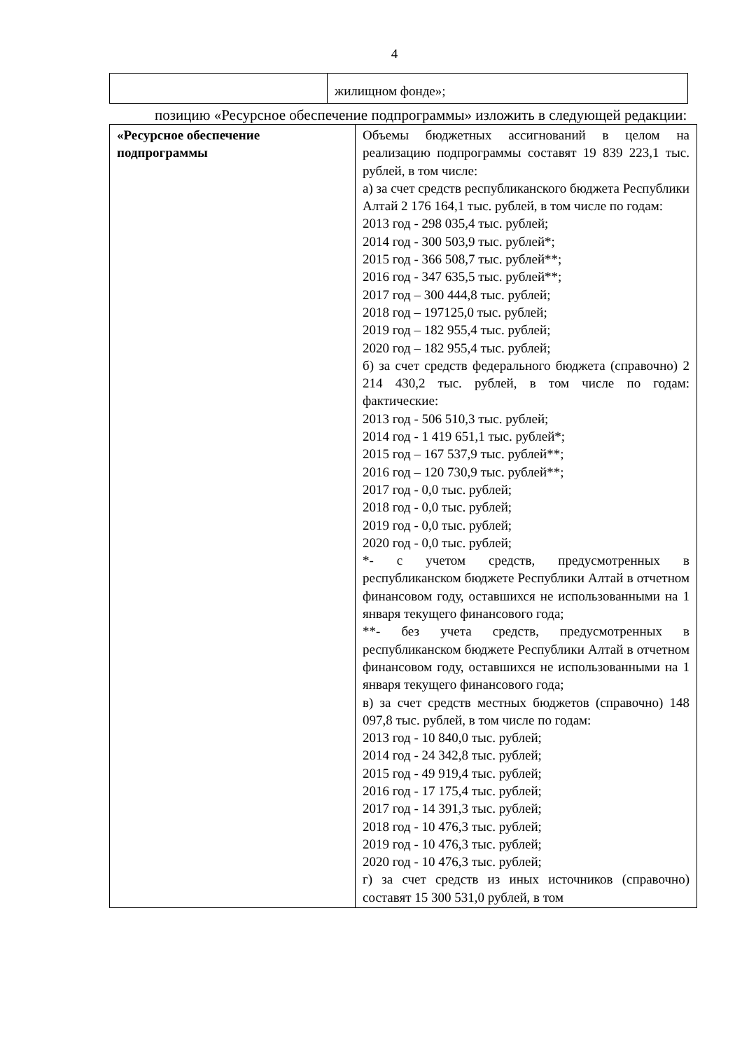4
| | жилищном фонде»; |
позицию «Ресурсное обеспечение подпрограммы» изложить в следующей редакции:
| «Ресурсное обеспечение подпрограммы | Объемы бюджетных ассигнований в целом на реализацию подпрограммы составят 19 839 223,1 тыс. рублей, в том числе: а) за счет средств республиканского бюджета Республики Алтай 2 176 164,1 тыс. рублей, в том числе по годам: 2013 год - 298 035,4 тыс. рублей; 2014 год - 300 503,9 тыс. рублей*; 2015 год - 366 508,7 тыс. рублей**; 2016 год - 347 635,5 тыс. рублей**; 2017 год – 300 444,8 тыс. рублей; 2018 год – 197125,0 тыс. рублей; 2019 год – 182 955,4 тыс. рублей; 2020 год – 182 955,4 тыс. рублей; б) за счет средств федерального бюджета (справочно) 2 214 430,2 тыс. рублей, в том числе по годам: фактические: 2013 год - 506 510,3 тыс. рублей; 2014 год - 1 419 651,1 тыс. рублей*; 2015 год – 167 537,9 тыс. рублей**; 2016 год – 120 730,9 тыс. рублей**; 2017 год - 0,0 тыс. рублей; 2018 год - 0,0 тыс. рублей; 2019 год - 0,0 тыс. рублей; 2020 год - 0,0 тыс. рублей; *- с учетом средств, предусмотренных в республиканском бюджете Республики Алтай в отчетном финансовом году, оставшихся не использованными на 1 января текущего финансового года; **- без учета средств, предусмотренных в республиканском бюджете Республики Алтай в отчетном финансовом году, оставшихся не использованными на 1 января текущего финансового года; в) за счет средств местных бюджетов (справочно) 148 097,8 тыс. рублей, в том числе по годам: 2013 год - 10 840,0 тыс. рублей; 2014 год - 24 342,8 тыс. рублей; 2015 год - 49 919,4 тыс. рублей; 2016 год - 17 175,4 тыс. рублей; 2017 год - 14 391,3 тыс. рублей; 2018 год - 10 476,3 тыс. рублей; 2019 год - 10 476,3 тыс. рублей; 2020 год - 10 476,3 тыс. рублей; г) за счет средств из иных источников (справочно) составят 15 300 531,0 рублей, в том |